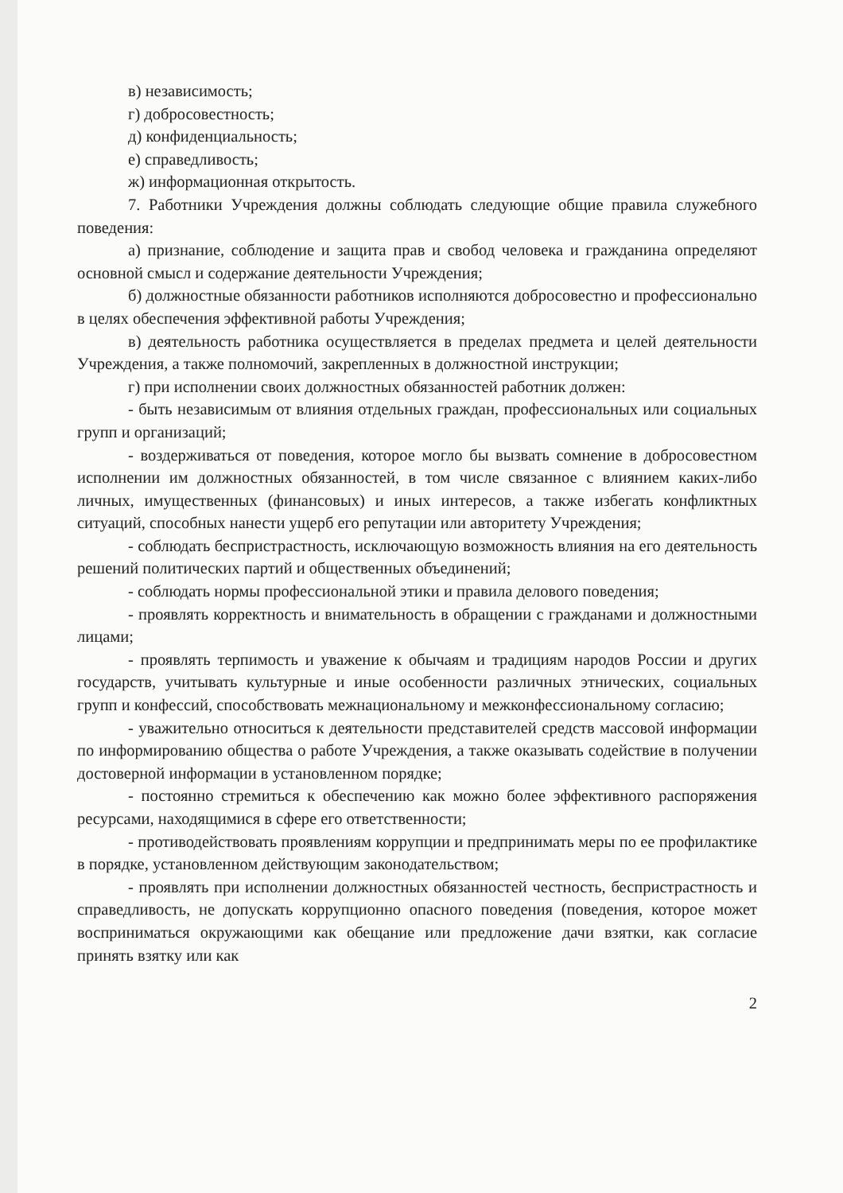в) независимость;
г) добросовестность;
д) конфиденциальность;
е) справедливость;
ж) информационная открытость.
7. Работники Учреждения должны соблюдать следующие общие правила служебного поведения:
а) признание, соблюдение и защита прав и свобод человека и гражданина определяют основной смысл и содержание деятельности Учреждения;
б) должностные обязанности работников исполняются добросовестно и профессионально в целях обеспечения эффективной работы Учреждения;
в) деятельность работника осуществляется в пределах предмета и целей деятельности Учреждения, а также полномочий, закрепленных в должностной инструкции;
г) при исполнении своих должностных обязанностей работник должен:
- быть независимым от влияния отдельных граждан, профессиональных или социальных групп и организаций;
- воздерживаться от поведения, которое могло бы вызвать сомнение в добросовестном исполнении им должностных обязанностей, в том числе связанное с влиянием каких-либо личных, имущественных (финансовых) и иных интересов, а также избегать конфликтных ситуаций, способных нанести ущерб его репутации или авторитету Учреждения;
- соблюдать беспристрастность, исключающую возможность влияния на его деятельность решений политических партий и общественных объединений;
- соблюдать нормы профессиональной этики и правила делового поведения;
- проявлять корректность и внимательность в обращении с гражданами и должностными лицами;
- проявлять терпимость и уважение к обычаям и традициям народов России и других государств, учитывать культурные и иные особенности различных этнических, социальных групп и конфессий, способствовать межнациональному и межконфессиональному согласию;
- уважительно относиться к деятельности представителей средств массовой информации по информированию общества о работе Учреждения, а также оказывать содействие в получении достоверной информации в установленном порядке;
- постоянно стремиться к обеспечению как можно более эффективного распоряжения ресурсами, находящимися в сфере его ответственности;
- противодействовать проявлениям коррупции и предпринимать меры по ее профилактике в порядке, установленном действующим законодательством;
- проявлять при исполнении должностных обязанностей честность, беспристрастность и справедливость, не допускать коррупционно опасного поведения (поведения, которое может восприниматься окружающими как обещание или предложение дачи взятки, как согласие принять взятку или как
2